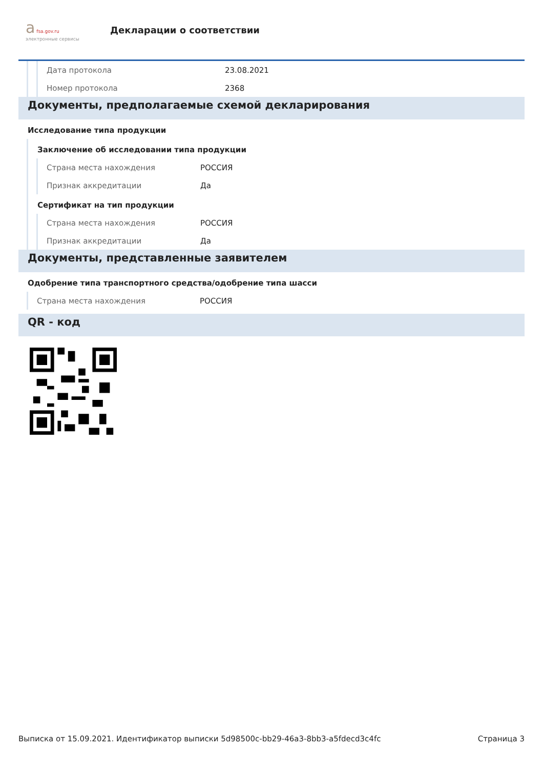а fsa.gov.ru
электронные сервисы
Декларации о соответствии
Дата протокола 23.08.2021
Номер протокола 2368
Документы, предполагаемые схемой декларирования
Исследование типа продукции
Заключение об исследовании типа продукции
Страна места нахождения РОССИЯ
Признак аккредитации Да
Сертификат на тип продукции
Страна места нахождения РОССИЯ
Признак аккредитации Да
Документы, представленные заявителем
Одобрение типа транспортного средства/одобрение типа шасси
Страна места нахождения РОССИЯ
QR - код
Выписка от 15.09.2021. Идентификатор выписки 5d98500c-bb29-46a3-8bb3-a5fdecd3c4fc Страница 3